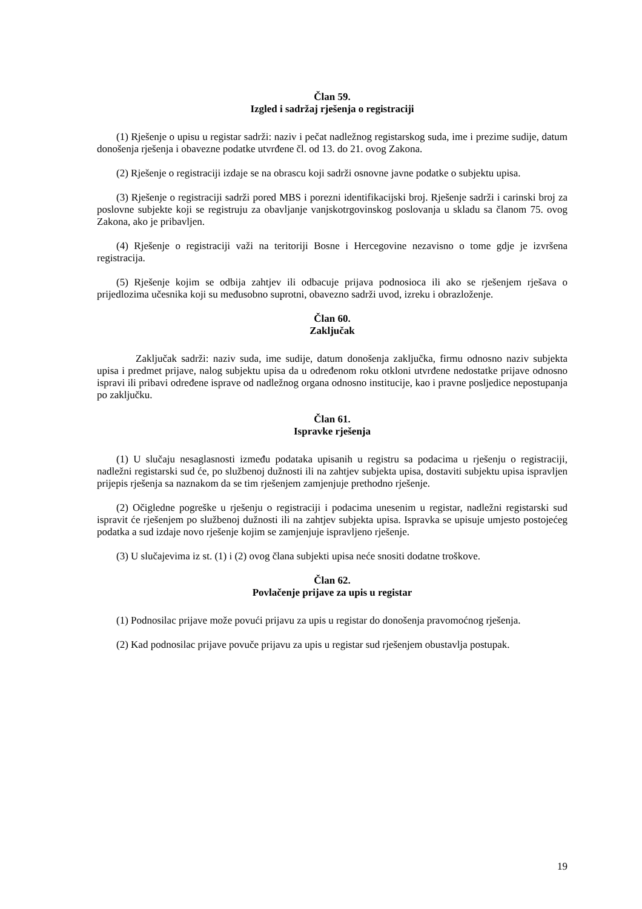Član 59.
Izgled i sadržaj rješenja o registraciji
(1) Rješenje o upisu u registar sadrži: naziv i pečat nadležnog registarskog suda, ime i prezime sudije, datum donošenja rješenja i obavezne podatke utvrđene čl. od 13. do 21. ovog Zakona.
(2) Rješenje o registraciji izdaje se na obrascu koji sadrži osnovne javne podatke o subjektu upisa.
(3) Rješenje o registraciji sadrži pored MBS i porezni identifikacijski broj. Rješenje sadrži i carinski broj za poslovne subjekte koji se registruju za obavljanje vanjskotrgovinskog poslovanja u skladu sa članom 75. ovog Zakona, ako je pribavljen.
(4) Rješenje o registraciji važi na teritoriji Bosne i Hercegovine nezavisno o tome gdje je izvršena registracija.
(5) Rješenje kojim se odbija zahtjev ili odbacuje prijava podnosioca ili ako se rješenjem rješava o prijedlozima učesnika koji su međusobno suprotni, obavezno sadrži uvod, izreku i obrazloženje.
Član 60.
Zaključak
Zaključak sadrži: naziv suda, ime sudije, datum donošenja zaključka, firmu odnosno naziv subjekta upisa i predmet prijave, nalog subjektu upisa da u određenom roku otkloni utvrđene nedostatke prijave odnosno ispravi ili pribavi određene isprave od nadležnog organa odnosno institucije, kao i pravne posljedice nepostupanja po zaključku.
Član 61.
Ispravke rješenja
(1) U slučaju nesaglasnosti između podataka upisanih u registru sa podacima u rješenju o registraciji, nadležni registarski sud će, po službenoj dužnosti ili na zahtjev subjekta upisa, dostaviti subjektu upisa ispravljen prijepis rješenja sa naznakom da se tim rješenjem zamjenjuje prethodno rješenje.
(2) Očigledne pogreške u rješenju o registraciji i podacima unesenim u registar, nadležni registarski sud ispravit će rješenjem po službenoj dužnosti ili na zahtjev subjekta upisa. Ispravka se upisuje umjesto postojećeg podatka a sud izdaje novo rješenje kojim se zamjenjuje ispravljeno rješenje.
(3) U slučajevima iz st. (1) i (2) ovog člana subjekti upisa neće snositi dodatne troškove.
Član 62.
Povlačenje prijave za upis u registar
(1) Podnosilac prijave može povući prijavu za upis u registar do donošenja pravomoćnog rješenja.
(2) Kad podnosilac prijave povuče prijavu za upis u registar sud rješenjem obustavlja postupak.
19